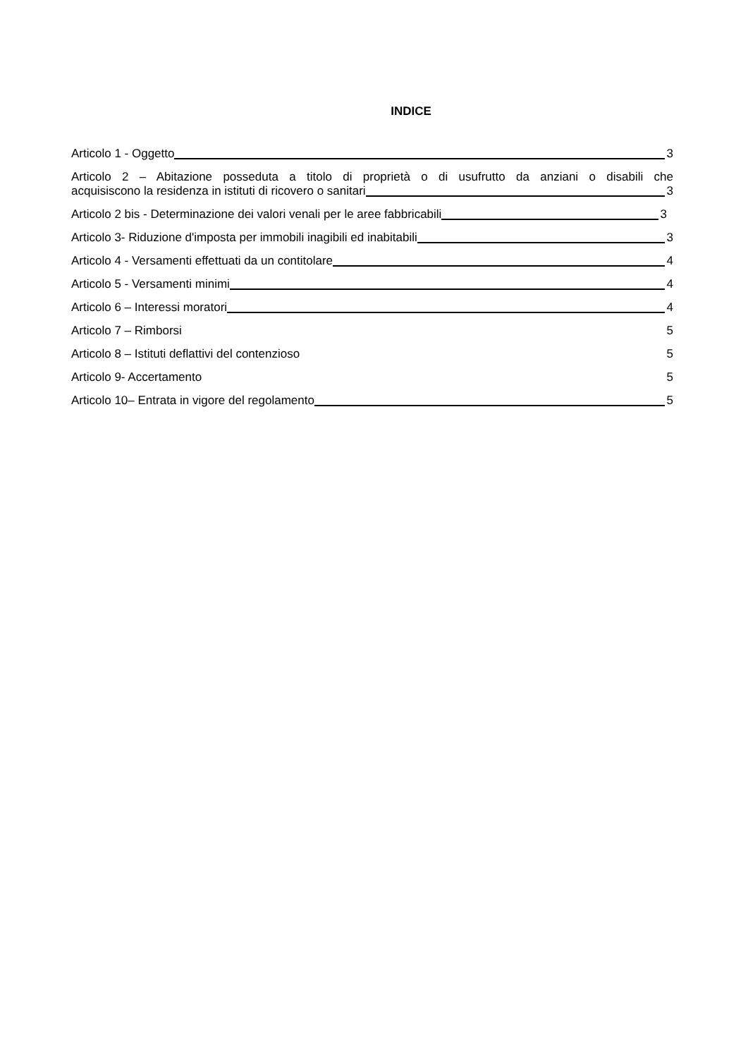INDICE
Articolo 1 - Oggetto 3
Articolo 2 – Abitazione posseduta a titolo di proprietà o di usufrutto da anziani o disabili che
acquisiscono la residenza in istituti di ricovero o sanitari 3
Articolo 2 bis - Determinazione dei valori venali per le aree fabbricabili 3
Articolo 3- Riduzione d'imposta per immobili inagibili ed inabitabili 3
Articolo 4 - Versamenti effettuati da un contitolare 4
Articolo 5 - Versamenti minimi 4
Articolo 6 – Interessi moratori 4
Articolo 7 – Rimborsi 5
Articolo 8 – Istituti deflattivi del contenzioso 5
Articolo 9- Accertamento 5
Articolo 10– Entrata in vigore del regolamento 5